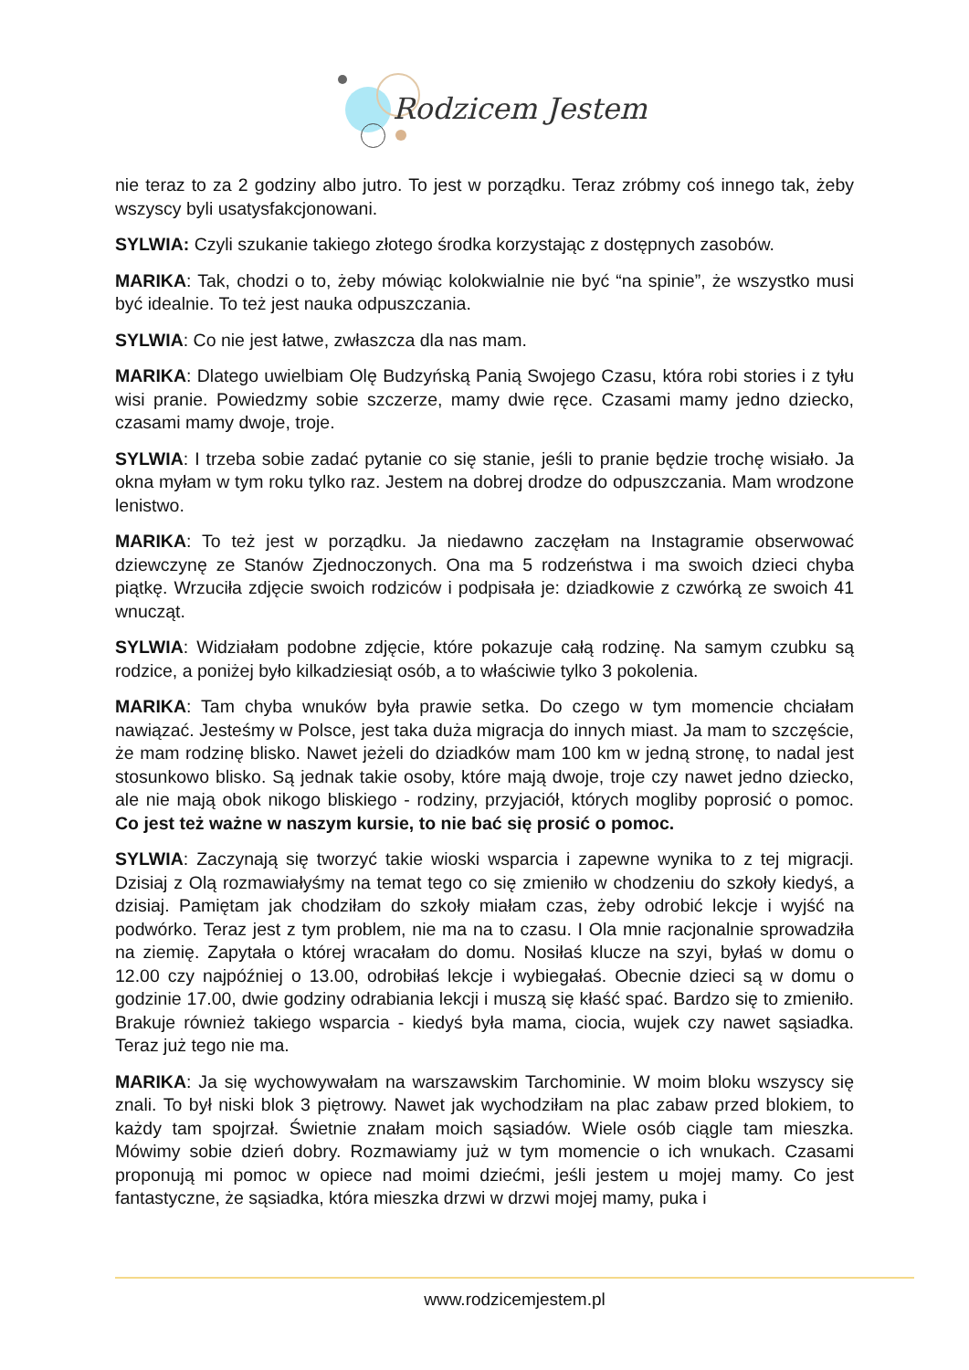Rodzicem Jestem
nie teraz to za 2 godziny albo jutro. To jest w porządku. Teraz zróbmy coś innego tak, żeby wszyscy byli usatysfakcjonowani.
SYLWIA: Czyli szukanie takiego złotego środka korzystając z dostępnych zasobów.
MARIKA: Tak, chodzi o to, żeby mówiąc kolokwialnie nie być “na spinie”, że wszystko musi być idealnie. To też jest nauka odpuszczania.
SYLWIA: Co nie jest łatwe, zwłaszcza dla nas mam.
MARIKA: Dlatego uwielbiam Olę Budzyńską Panią Swojego Czasu, która robi stories i z tyłu wisi pranie. Powiedzmy sobie szczerze, mamy dwie ręce. Czasami mamy jedno dziecko, czasami mamy dwoje, troje.
SYLWIA: I trzeba sobie zadać pytanie co się stanie, jeśli to pranie będzie trochę wisiało. Ja okna myłam w tym roku tylko raz. Jestem na dobrej drodze do odpuszczania. Mam wrodzone lenistwo.
MARIKA: To też jest w porządku. Ja niedawno zaczęłam na Instagramie obserwować dziewczynę ze Stanów Zjednoczonych. Ona ma 5 rodzeństwa i ma swoich dzieci chyba piątkę. Wrzuciła zdjęcie swoich rodziców i podpisała je: dziadkowie z czwórką ze swoich 41 wnucząt.
SYLWIA: Widziałam podobne zdjęcie, które pokazuje całą rodzinę. Na samym czubku są rodzice, a poniżej było kilkadziesiąt osób, a to właściwie tylko 3 pokolenia.
MARIKA: Tam chyba wnuków była prawie setka. Do czego w tym momencie chciałam nawiązać. Jesteśmy w Polsce, jest taka duża migracja do innych miast. Ja mam to szczęście, że mam rodzinę blisko. Nawet jeżeli do dziadków mam 100 km w jedną stronę, to nadal jest stosunkowo blisko. Są jednak takie osoby, które mają dwoje, troje czy nawet jedno dziecko, ale nie mają obok nikogo bliskiego - rodziny, przyjaciół, których mogliby poprosić o pomoc. Co jest też ważne w naszym kursie, to nie bać się prosić o pomoc.
SYLWIA: Zaczynają się tworzyć takie wioski wsparcia i zapewne wynika to z tej migracji. Dzisiaj z Olą rozmawiałyśmy na temat tego co się zmieniło w chodzeniu do szkoły kiedyś, a dzisiaj. Pamiętam jak chodziłam do szkoły miałam czas, żeby odrobić lekcje i wyjść na podwórko. Teraz jest z tym problem, nie ma na to czasu. I Ola mnie racjonalnie sprowadziła na ziemię. Zapytała o której wracałam do domu. Nosiłaś klucze na szyi, byłaś w domu o 12.00 czy najpóźniej o 13.00, odrobiłaś lekcje i wybiegałaś. Obecnie dzieci są w domu o godzinie 17.00, dwie godziny odrabiania lekcji i muszą się kłaść spać. Bardzo się to zmieniło. Brakuje również takiego wsparcia - kiedyś była mama, ciocia, wujek czy nawet sąsiadka. Teraz już tego nie ma.
MARIKA: Ja się wychowywałam na warszawskim Tarchominie. W moim bloku wszyscy się znali. To był niski blok 3 piętrowy. Nawet jak wychodziłam na plac zabaw przed blokiem, to każdy tam spojrzał. Świetnie znałam moich sąsiadów. Wiele osób ciągle tam mieszka. Mówimy sobie dzień dobry. Rozmawiamy już w tym momencie o ich wnukach. Czasami proponują mi pomoc w opiece nad moimi dziećmi, jeśli jestem u mojej mamy. Co jest fantastyczne, że sąsiadka, która mieszka drzwi w drzwi mojej mamy, puka i
www.rodzicemjestem.pl